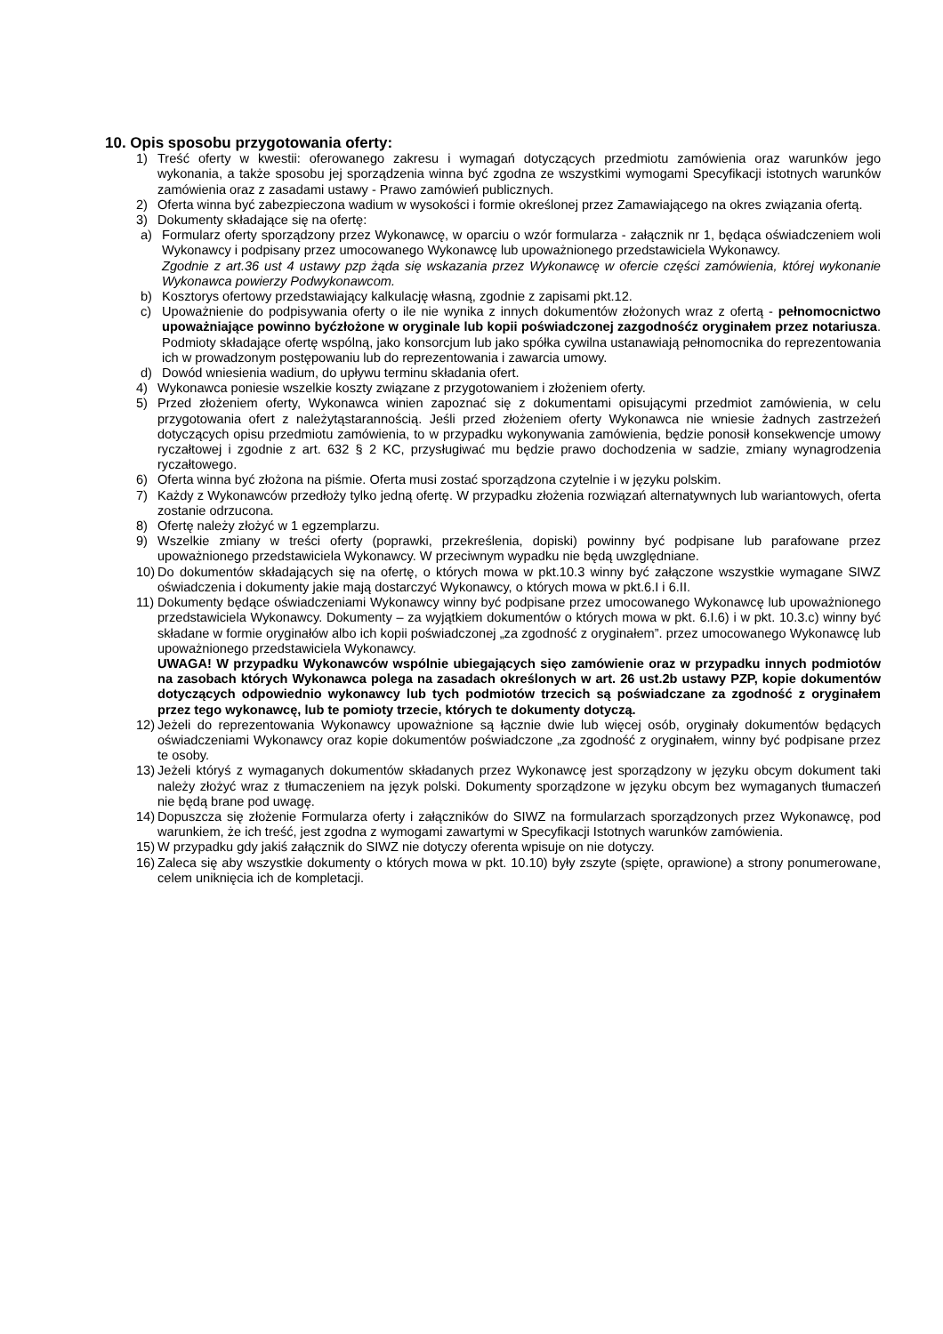10. Opis sposobu przygotowania oferty:
1) Treść oferty w kwestii: oferowanego zakresu i wymagań dotyczących przedmiotu zamówienia oraz warunków jego wykonania, a także sposobu jej sporządzenia winna być zgodna ze wszystkimi wymogami Specyfikacji istotnych warunków zamówienia oraz z zasadami ustawy - Prawo zamówień publicznych.
2) Oferta winna być zabezpieczona wadium w wysokości i formie określonej przez Zamawiającego na okres związania ofertą.
3) Dokumenty składające się na ofertę:
a) Formularz oferty sporządzony przez Wykonawcę, w oparciu o wzór formularza - załącznik nr 1, będąca oświadczeniem woli Wykonawcy i podpisany przez umocowanego Wykonawcę lub upoważnionego przedstawiciela Wykonawcy.
Zgodnie z art.36 ust 4 ustawy pzp żąda się wskazania przez Wykonawcę w ofercie części zamówienia, której wykonanie Wykonawca powierzy Podwykonawcom.
b) Kosztorys ofertowy przedstawiający kalkulację własną, zgodnie z zapisami pkt.12.
c) Upoważnienie do podpisywania oferty o ile nie wynika z innych dokumentów złożonych wraz z ofertą - pełnomocnictwo upoważniające powinno byćzłożone w oryginale lub kopii poświadczonej zazgodnośćz oryginałem przez notariusza. Podmioty składające ofertę wspólną, jako konsorcjum lub jako spółka cywilna ustanawiają pełnomocnika do reprezentowania ich w prowadzonym postępowaniu lub do reprezentowania i zawarcia umowy.
d) Dowód wniesienia wadium, do upływu terminu składania ofert.
4) Wykonawca poniesie wszelkie koszty związane z przygotowaniem i złożeniem oferty.
5) Przed złożeniem oferty, Wykonawca winien zapoznać się z dokumentami opisującymi przedmiot zamówienia, w celu przygotowania ofert z należytąstarannością. Jeśli przed złożeniem oferty Wykonawca nie wniesie żadnych zastrzeżeń dotyczących opisu przedmiotu zamówienia, to w przypadku wykonywania zamówienia, będzie ponosił konsekwencje umowy ryczałtowej i zgodnie z art. 632 § 2 KC, przysługiwać mu będzie prawo dochodzenia w sadzie, zmiany wynagrodzenia ryczałtowego.
6) Oferta winna być złożona na piśmie. Oferta musi zostać sporządzona czytelnie i w języku polskim.
7) Każdy z Wykonawców przedłoży tylko jedną ofertę. W przypadku złożenia rozwiązań alternatywnych lub wariantowych, oferta zostanie odrzucona.
8) Ofertę należy złożyć w 1 egzemplarzu.
9) Wszelkie zmiany w treści oferty (poprawki, przekreślenia, dopiski) powinny być podpisane lub parafowane przez upoważnionego przedstawiciela Wykonawcy. W przeciwnym wypadku nie będą uwzględniane.
10) Do dokumentów składających się na ofertę, o których mowa w pkt.10.3 winny być załączone wszystkie wymagane SIWZ oświadczenia i dokumenty jakie mają dostarczyć Wykonawcy, o których mowa w pkt.6.I i 6.II.
11) Dokumenty będące oświadczeniami Wykonawcy winny być podpisane przez umocowanego Wykonawcę lub upoważnionego przedstawiciela Wykonawcy. Dokumenty – za wyjątkiem dokumentów o których mowa w pkt. 6.I.6) i w pkt. 10.3.c) winny być składane w formie oryginałów albo ich kopii poświadczonej „za zgodność z oryginałem”. przez umocowanego Wykonawcę lub upoważnionego przedstawiciela Wykonawcy.
UWAGA! W przypadku Wykonawców wspólnie ubiegających sięo zamówienie oraz w przypadku innych podmiotów na zasobach których Wykonawca polega na zasadach określonych w art. 26 ust.2b ustawy PZP, kopie dokumentów dotyczących odpowiednio wykonawcy lub tych podmiotów trzecich są poświadczane za zgodność z oryginałem przez tego wykonawcę, lub te pomioty trzecie, których te dokumenty dotyczą.
12) Jeżeli do reprezentowania Wykonawcy upoważnione są łącznie dwie lub więcej osób, oryginały dokumentów będących oświadczeniami Wykonawcy oraz kopie dokumentów poświadczone „za zgodność z oryginałem, winny być podpisane przez te osoby.
13) Jeżeli któryś z wymaganych dokumentów składanych przez Wykonawcę jest sporządzony w języku obcym dokument taki należy złożyć wraz z tłumaczeniem na język polski. Dokumenty sporządzone w języku obcym bez wymaganych tłumaczeń nie będą brane pod uwagę.
14) Dopuszcza się złożenie Formularza oferty i załączników do SIWZ na formularzach sporządzonych przez Wykonawcę, pod warunkiem, że ich treść, jest zgodna z wymogami zawartymi w Specyfikacji Istotnych warunków zamówienia.
15) W przypadku gdy jakiś załącznik do SIWZ nie dotyczy oferenta wpisuje on nie dotyczy.
16) Zaleca się aby wszystkie dokumenty o których mowa w pkt. 10.10) były zszyte (spięte, oprawione) a strony ponumerowane, celem uniknięcia ich de kompletacji.